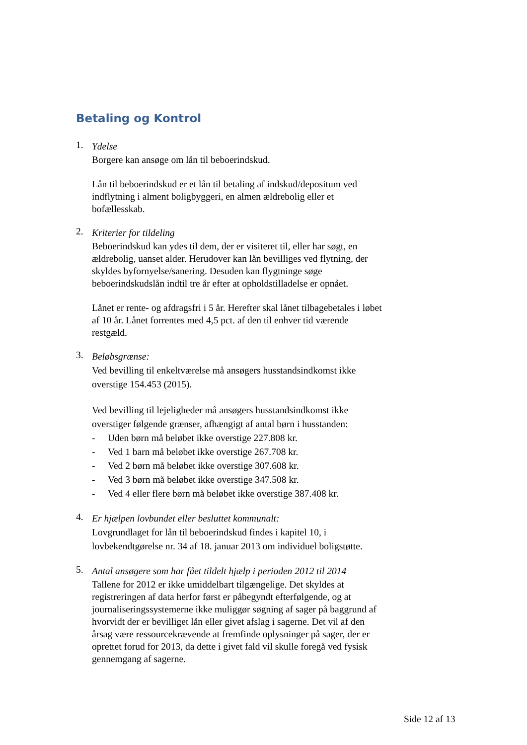Betaling og Kontrol
1.
Ydelse
Borgere kan ansøge om lån til beboerindskud.
Lån til beboerindskud er et lån til betaling af indskud/depositum ved indflytning i alment boligbyggeri, en almen ældrebolig eller et bofællesskab.
2.
Kriterier for tildeling
Beboerindskud kan ydes til dem, der er visiteret til, eller har søgt, en ældrebolig, uanset alder. Herudover kan lån bevilliges ved flytning, der skyldes byfornyelse/sanering. Desuden kan flygtninge søge beboerindskudslån indtil tre år efter at opholdstilladelse er opnået.
Lånet er rente- og afdragsfri i 5 år. Herefter skal lånet tilbagebetales i løbet af 10 år. Lånet forrentes med 4,5 pct. af den til enhver tid værende restgæld.
3.
Beløbsgrænse:
Ved bevilling til enkeltværelse må ansøgers husstandsindkomst ikke overstige 154.453 (2015).
Ved bevilling til lejeligheder må ansøgers husstandsindkomst ikke overstiger følgende grænser, afhængigt af antal børn i husstanden:
- Uden børn må beløbet ikke overstige 227.808 kr.
- Ved 1 barn må beløbet ikke overstige 267.708 kr.
- Ved 2 børn må beløbet ikke overstige 307.608 kr.
- Ved 3 børn må beløbet ikke overstige 347.508 kr.
- Ved 4 eller flere børn må beløbet ikke overstige 387.408 kr.
4.
Er hjælpen lovbundet eller besluttet kommunalt:
Lovgrundlaget for lån til beboerindskud findes i kapitel 10, i lovbekendtgørelse nr. 34 af 18. januar 2013 om individuel boligstøtte.
5.
Antal ansøgere som har fået tildelt hjælp i perioden 2012 til 2014
Tallene for 2012 er ikke umiddelbart tilgængelige. Det skyldes at registreringen af data herfor først er påbegyndt efterfølgende, og at journaliseringssystemerne ikke muliggør søgning af sager på baggrund af hvorvidt der er bevilliget lån eller givet afslag i sagerne. Det vil af den årsag være ressourcekrævende at fremfinde oplysninger på sager, der er oprettet forud for 2013, da dette i givet fald vil skulle foregå ved fysisk gennemgang af sagerne.
Side 12 af 13